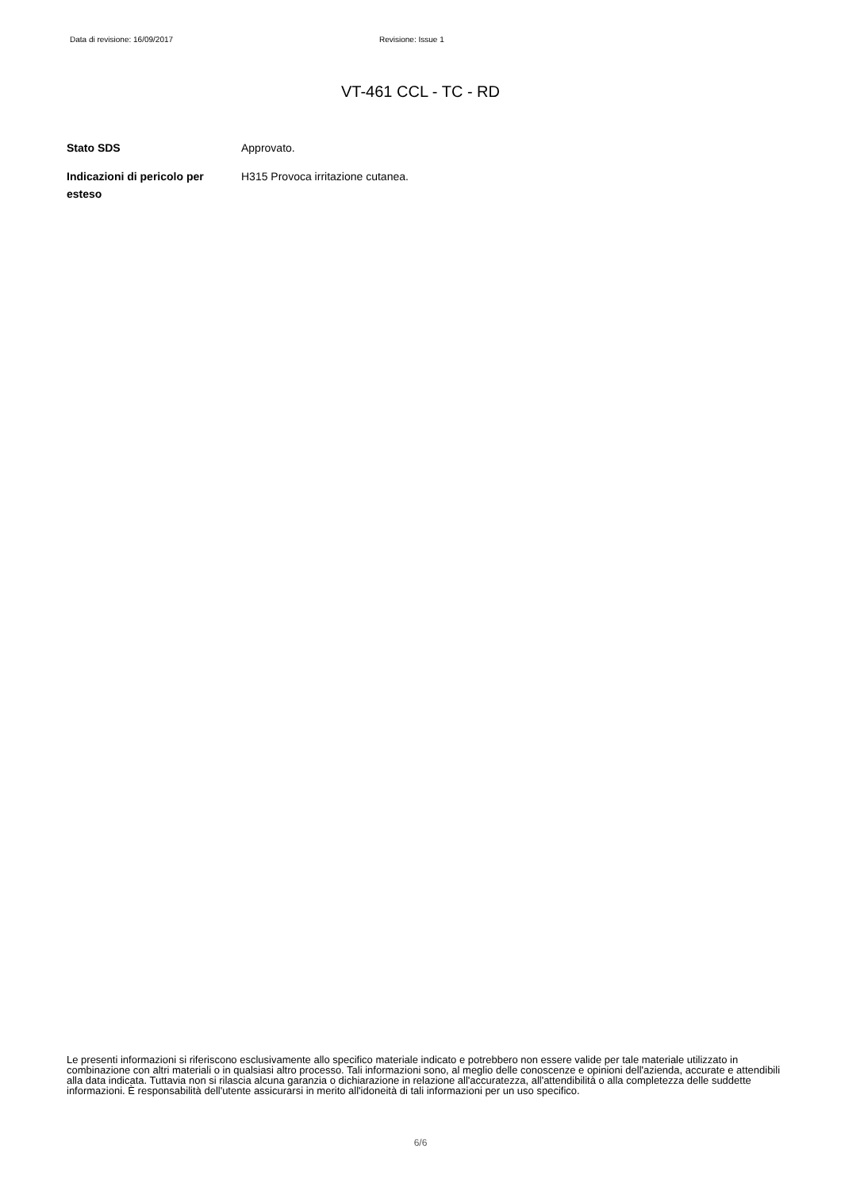Data di revisione: 16/09/2017 Revisione: Issue 1
VT-461 CCL - TC - RD
Stato SDS Approvato.
Indicazioni di pericolo per esteso
H315 Provoca irritazione cutanea.
Le presenti informazioni si riferiscono esclusivamente allo specifico materiale indicato e potrebbero non essere valide per tale materiale utilizzato in combinazione con altri materiali o in qualsiasi altro processo. Tali informazioni sono, al meglio delle conoscenze e opinioni dell'azienda, accurate e attendibili alla data indicata. Tuttavia non si rilascia alcuna garanzia o dichiarazione in relazione all'accuratezza, all'attendibilità o alla completezza delle suddette informazioni. È responsabilità dell'utente assicurarsi in merito all'idoneità di tali informazioni per un uso specifico.
6/6